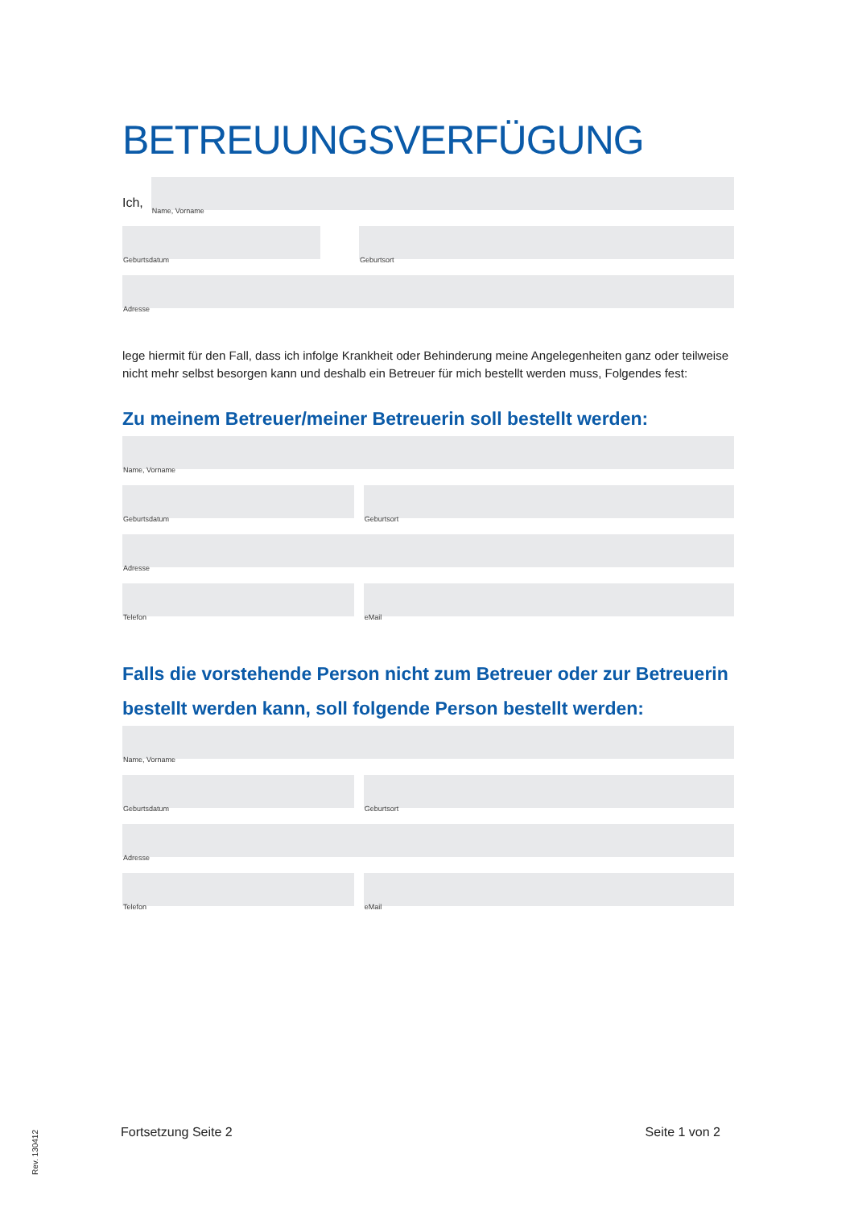BETREUUNGSVERFÜGUNG
Ich,
Name, Vorname
Geburtsdatum
Geburtsort
Adresse
lege hiermit für den Fall, dass ich infolge Krankheit oder Behinderung meine Angelegenheiten ganz oder teilweise nicht mehr selbst besorgen kann und deshalb ein Betreuer für mich bestellt werden muss, Folgendes fest:
Zu meinem Betreuer/meiner Betreuerin soll bestellt werden:
Name, Vorname
Geburtsdatum
Geburtsort
Adresse
Telefon
eMail
Falls die vorstehende Person nicht zum Betreuer oder zur Betreuerin bestellt werden kann, soll folgende Person bestellt werden:
Name, Vorname
Geburtsdatum
Geburtsort
Adresse
Telefon
eMail
Fortsetzung Seite 2 Seite 1 von 2
Rev. 130412